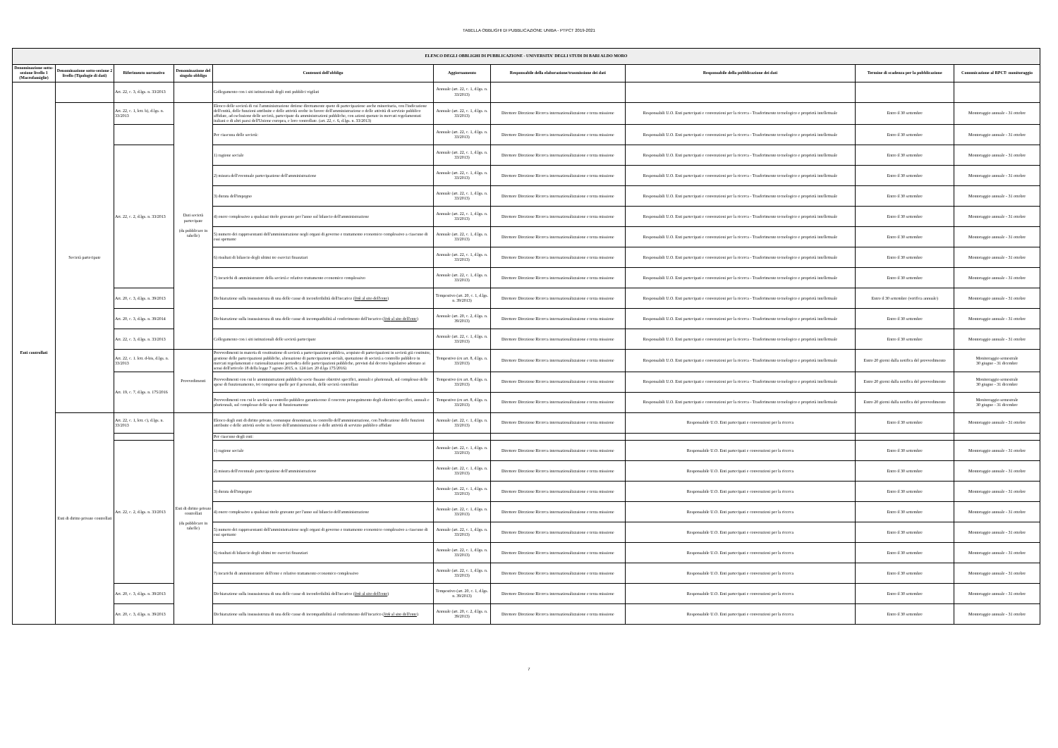TABELLA OBBLIGHI DI PUBBLICAZIONE UNIBA - PTPCT 2019-2021
| ELENCO DEGLI OBBLIGHI DI PUBBLICAZIONE - UNIVERSITA' DEGLI STUDI DI BARI ALDO MORO | | | | | | | | | |
| --- | --- | --- | --- | --- | --- | --- | --- | --- | --- |
| Denominazione sotto-sezione livello 1 (Macrofamiglie) | Denominazione sotto-sezione 2 livello (Tipologie di dati) | Riferimento normativo | Denominazione del singolo obbligo | Contenuti dell'obbligo | Aggiornamento | Responsabile della elaborazione/trasmissione dei dati | Responsabile della pubblicazione dei dati | Termine di scadenza per la pubblicazione | Comunicazione al RPCT- monitoraggio |
| Enti controllati | | Art. 22, c. 3, d.lgs. n. 33/2013 | | Collegamento con i siti istituzionali degli enti pubblici vigilati | Annuale (art. 22, c. 1, d.lgs. n. 33/2013) | | | | |
| | Società partecipate | Art. 22, c. 1, lett. b), d.lgs. n. 33/2013 | Dati società partecipate (da pubblicare in tabelle) | Elenco delle società di cui l'amministrazione detiene direttamente quote di partecipazione anche minoritaria, con l'indicazione dell'entità, delle funzioni attribuite e delle attività svolte in favore dell'amministrazione o delle attività di servizio pubblico affidate, ad esclusione delle società, partecipate da amministrazioni pubbliche, con azioni quotate in mercati regolamentati italiani o di altri paesi dell'Unione europea, e loro controllate. (art. 22, c. 6, d.lgs. n. 33/2013) | Annuale (art. 22, c. 1, d.lgs. n. 33/2013) | Direttore Direzione Ricerca internazionalizzaione e terza missione | Responsabili U.O. Enti partecipati e convenzioni per la ricerca - Trasferimento tecnologico e proprietà intellettuale | Entro il 30 settembre | Montoraggio annuale - 31 ottobre |
| | | | | Per ciascuna delle società: | Annuale (art. 22, c. 1, d.lgs. n. 33/2013) | Direttore Direzione Ricerca internazionalizzaione e terza missione | Responsabili U.O. Enti partecipati e convenzioni per la ricerca - Trasferimento tecnologico e proprietà intellettuale | Entro il 30 settembre | Montoraggio annuale - 31 ottobre |
| | | Art. 22, c. 2, d.lgs. n. 33/2013 | | 1) ragione sociale | Annuale (art. 22, c. 1, d.lgs. n. 33/2013) | Direttore Direzione Ricerca internazionalizzaione e terza missione | Responsabili U.O. Enti partecipati e convenzioni per la ricerca - Trasferimento tecnologico e proprietà intellettuale | Entro il 30 settembre | Montoraggio annuale - 31 ottobre |
| | | | | 2) misura dell'eventuale partecipazione dell'amministrazione | Annuale (art. 22, c. 1, d.lgs. n. 33/2013) | Direttore Direzione Ricerca internazionalizzaione e terza missione | Responsabili U.O. Enti partecipati e convenzioni per la ricerca - Trasferimento tecnologico e proprietà intellettuale | Entro il 30 settembre | Montoraggio annuale - 31 ottobre |
| | | | | 3) durata dell'impegno | Annuale (art. 22, c. 1, d.lgs. n. 33/2013) | Direttore Direzione Ricerca internazionalizzaione e terza missione | Responsabili U.O. Enti partecipati e convenzioni per la ricerca - Trasferimento tecnologico e proprietà intellettuale | Entro il 30 settembre | Montoraggio annuale - 31 ottobre |
| | | | | 4) onere complessivo a qualsiasi titolo gravante per l'anno sul bilancio dell'amministrazione | Annuale (art. 22, c. 1, d.lgs. n. 33/2013) | Direttore Direzione Ricerca internazionalizzaione e terza missione | Responsabili U.O. Enti partecipati e convenzioni per la ricerca - Trasferimento tecnologico e proprietà intellettuale | Entro il 30 settembre | Montoraggio annuale - 31 ottobre |
| | | | | 5) numero dei rappresentanti dell'amministrazione negli organi di governo e trattamento economico complessivo a ciascuno di essi spettante | Annuale (art. 22, c. 1, d.lgs. n. 33/2013) | Direttore Direzione Ricerca internazionalizzaione e terza missione | Responsabili U.O. Enti partecipati e convenzioni per la ricerca - Trasferimento tecnologico e proprietà intellettuale | Entro il 30 settembre | Montoraggio annuale - 31 ottobre |
| | | | | 6) risultati di bilancio degli ultimi tre esercizi finanziari | Annuale (art. 22, c. 1, d.lgs. n. 33/2013) | Direttore Direzione Ricerca internazionalizzaione e terza missione | Responsabili U.O. Enti partecipati e convenzioni per la ricerca - Trasferimento tecnologico e proprietà intellettuale | Entro il 30 settembre | Montoraggio annuale - 31 ottobre |
| | | | | 7) incarichi di amministratore della società e relativo trattamento economico complessivo | Annuale (art. 22, c. 1, d.lgs. n. 33/2013) | Direttore Direzione Ricerca internazionalizzaione e terza missione | Responsabili U.O. Enti partecipati e convenzioni per la ricerca - Trasferimento tecnologico e proprietà intellettuale | Entro il 30 settembre | Montoraggio annuale - 31 ottobre |
| | | Art. 20, c. 3, d.lgs. n. 39/2013 | | Dichiarazione sulla insussistenza di una delle cause di inconferibilità dell'incarico ( link al sito dell'ente ) | Tempestivo (art. 20, c. 1, d.lgs. n. 39/2013) | Direttore Direzione Ricerca internazionalizzaione e terza missione | Responsabili U.O. Enti partecipati e convenzioni per la ricerca - Trasferimento tecnologico e proprietà intellettuale | Entro il 30 settembre (verifica annuale) | Montoraggio annuale - 31 ottobre |
| | | Art. 20, c. 3, d.lgs. n. 39/2014 | | Dichiarazione sulla insussistenza di una delle cause di incompatibilità al conferimento dell'incarico ( link al sito dell'ente ) | Annuale (art. 20, c. 2, d.lgs. n. 39/2013) | Direttore Direzione Ricerca internazionalizzaione e terza missione | Responsabili U.O. Enti partecipati e convenzioni per la ricerca - Trasferimento tecnologico e proprietà intellettuale | Entro il 30 settembre | Montoraggio annuale - 31 ottobre |
| | | Art. 22, c. 3, d.lgs. n. 33/2013 | | Collegamento con i siti istituzionali delle società partecipate | Annuale (art. 22, c. 1, d.lgs. n. 33/2013) | Direttore Direzione Ricerca internazionalizzaione e terza missione | Responsabili U.O. Enti partecipati e convenzioni per la ricerca - Trasferimento tecnologico e proprietà intellettuale | Entro il 30 settembre | Montoraggio annuale - 31 ottobre |
| | | Art. 22, c. 1. lett. d-bis, d.lgs. n. 33/2013 | Provvedimenti | Provvedimenti in materia di costituzione di società a partecipazione pubblica, acquisto di partecipazioni in società già costituite, gestione delle partecipazioni pubbliche, alienazione di partecipazioni sociali, quotazione di società a controllo pubblico in mercati regolamentati e razionalizzazione periodica delle partecipazioni pubbliche, previsti dal decreto legislativo adottato ai sensi dell'articolo 18 della legge 7 agosto 2015, n. 124 (art. 20 d.lgs 175/2016) | Tempestivo (ex art. 8, d.lgs. n. 33/2013) | Direttore Direzione Ricerca internazionalizzaione e terza missione | Responsabili U.O. Enti partecipati e convenzioni per la ricerca - Trasferimento tecnologico e proprietà intellettuale | Entro 20 giorni dalla notifica del provvedimento | Monitoraggio semestrale 30 giugno - 31 dicembre |
| | | Art. 19, c. 7, d.lgs. n. 175/2016 | | Provvedimenti con cui le amministrazioni pubbliche socie fissano obiettivi specifici, annuali e pluriennali, sul complesso delle spese di funzionamento, ivi comprese quelle per il personale, delle società controllate | Tempestivo (ex art. 8, d.lgs. n. 33/2013) | Direttore Direzione Ricerca internazionalizzaione e terza missione | Responsabili U.O. Enti partecipati e convenzioni per la ricerca - Trasferimento tecnologico e proprietà intellettuale | Entro 20 giorni dalla notifica del provvedimento | Monitoraggio semestrale 30 giugno - 31 dicembre |
| | | | | Provvedimenti con cui le società a controllo pubblico garantiscono il concreto perseguimento degli obiettivi specifici, annuali e pluriennali, sul complesso delle spese di funzionamento | Tempestivo (ex art. 8, d.lgs. n. 33/2013) | Direttore Direzione Ricerca internazionalizzaione e terza missione | Responsabili U.O. Enti partecipati e convenzioni per la ricerca - Trasferimento tecnologico e proprietà intellettuale | Entro 20 giorni dalla notifica del provvedimento | Monitoraggio semestrale 30 giugno - 31 dicembre |
| | Enti di diritto privato controllati | Art. 22, c. 1, lett. c), d.lgs. n. 33/2013 | Enti di diritto privato controllati (da pubblicare in tabelle) | Elenco degli enti di diritto privato, comunque denominati, in controllo dell'amministrazione, con l'indicazione delle funzioni attribuite e delle attività svolte in favore dell'amministrazione o delle attività di servizio pubblico affidate | Annuale (art. 22, c. 1, d.lgs. n. 33/2013) | Direttore Direzione Ricerca internazionalizzaione e terza missione | Responsabile U.O. Enti partecipati e convenzioni per la ricerca | Entro il 30 settembre | Montoraggio annuale - 31 ottobre |
| | | | | Per ciascuno degli enti: | | | | | |
| | | Art. 22, c. 2, d.lgs. n. 33/2013 | | 1) ragione sociale | Annuale (art. 22, c. 1, d.lgs. n. 33/2013) | Direttore Direzione Ricerca internazionalizzaione e terza missione | Responsabile U.O. Enti partecipati e convenzioni per la ricerca | Entro il 30 settembre | Montoraggio annuale - 31 ottobre |
| | | | | 2) misura dell'eventuale partecipazione dell'amministrazione | Annuale (art. 22, c. 1, d.lgs. n. 33/2013) | Direttore Direzione Ricerca internazionalizzaione e terza missione | Responsabile U.O. Enti partecipati e convenzioni per la ricerca | Entro il 30 settembre | Montoraggio annuale - 31 ottobre |
| | | | | 3) durata dell'impegno | Annuale (art. 22, c. 1, d.lgs. n. 33/2013) | Direttore Direzione Ricerca internazionalizzaione e terza missione | Responsabile U.O. Enti partecipati e convenzioni per la ricerca | Entro il 30 settembre | Montoraggio annuale - 31 ottobre |
| | | | | 4) onere complessivo a qualsiasi titolo gravante per l'anno sul bilancio dell'amministrazione | Annuale (art. 22, c. 1, d.lgs. n. 33/2013) | Direttore Direzione Ricerca internazionalizzaione e terza missione | Responsabile U.O. Enti partecipati e convenzioni per la ricerca | Entro il 30 settembre | Montoraggio annuale - 31 ottobre |
| | | | | 5) numero dei rappresentanti dell'amministrazione negli organi di governo e trattamento economico complessivo a ciascuno di essi spettante | Annuale (art. 22, c. 1, d.lgs. n. 33/2013) | Direttore Direzione Ricerca internazionalizzaione e terza missione | Responsabile U.O. Enti partecipati e convenzioni per la ricerca | Entro il 30 settembre | Montoraggio annuale - 31 ottobre |
| | | | | 6) risultati di bilancio degli ultimi tre esercizi finanziari | Annuale (art. 22, c. 1, d.lgs. n. 33/2013) | Direttore Direzione Ricerca internazionalizzaione e terza missione | Responsabile U.O. Enti partecipati e convenzioni per la ricerca | Entro il 30 settembre | Montoraggio annuale - 31 ottobre |
| | | | | 7) incarichi di amministratore dell'ente e relativo trattamento economico complessivo | Annuale (art. 22, c. 1, d.lgs. n. 33/2013) | Direttore Direzione Ricerca internazionalizzaione e terza missione | Responsabile U.O. Enti partecipati e convenzioni per la ricerca | Entro il 30 settembre | Montoraggio annuale - 31 ottobre |
| | | Art. 20, c. 3, d.lgs. n. 39/2013 | | Dichiarazione sulla insussistenza di una delle cause di inconferibilità dell'incarico ( link al sito dell'ente ) | Tempestivo (art. 20, c. 1, d.lgs. n. 39/2013) | Direttore Direzione Ricerca internazionalizzaione e terza missione | Responsabile U.O. Enti partecipati e convenzioni per la ricerca | Entro il 30 settembre | Montoraggio annuale - 31 ottobre |
| | | Art. 20, c. 3, d.lgs. n. 39/2013 | | Dichiarazione sulla insussistenza di una delle cause di incompatibilità al conferimento dell'incarico ( link al sito dell'ente ) | Annuale (art. 20, c. 2, d.lgs. n. 39/2013) | Direttore Direzione Ricerca internazionalizzaione e terza missione | Responsabile U.O. Enti partecipati e convenzioni per la ricerca | Entro il 30 settembre | Montoraggio annuale - 31 ottobre |
7